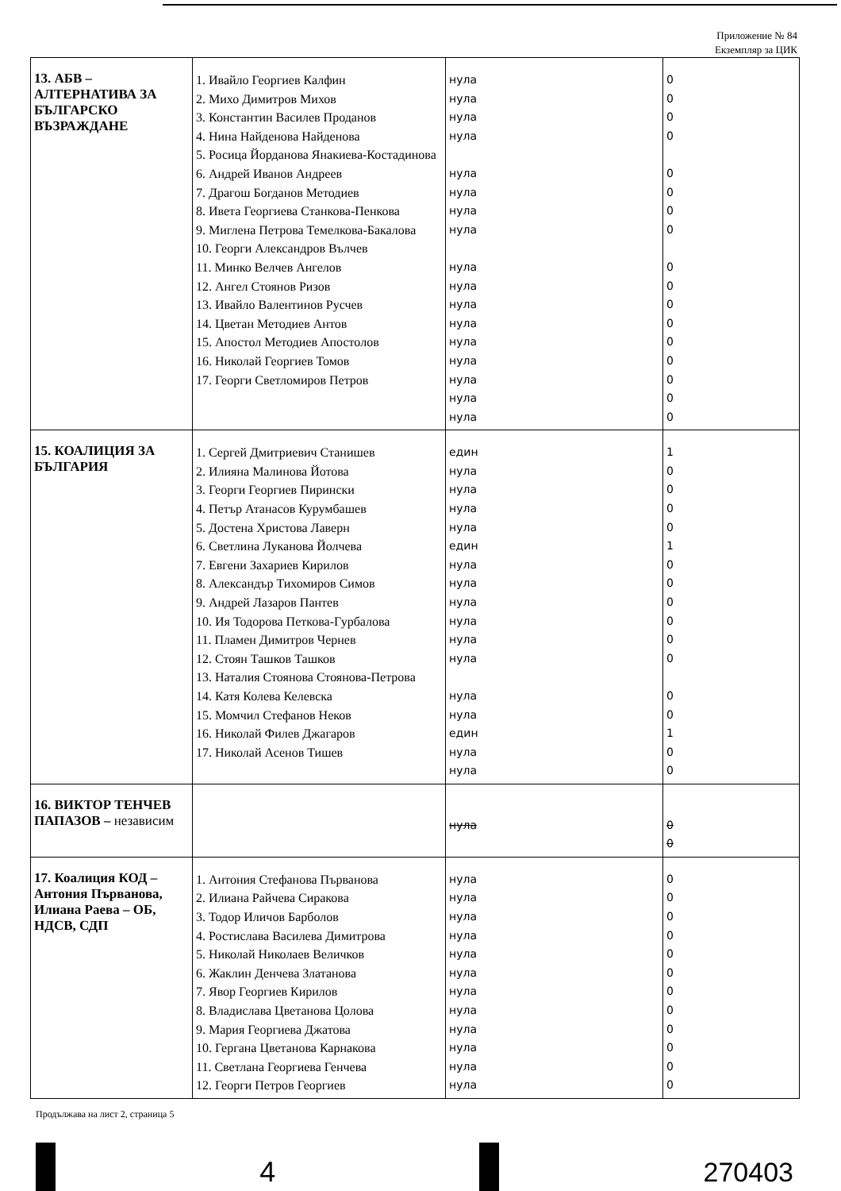Приложение № 84
Екземпляр за ЦИК
| 13. АБВ – АЛТЕРНАТИВА ЗА БЪЛГАРСКО ВЪЗРАЖДАНЕ | 1. Ивайло Георгиев Калфин 2. Михо Димитров Михов 3. Константин Василев Проданов 4. Нина Найденова Найденова 5. Росица Йорданова Янакиева-Костадинова 6. Андрей Иванов Андреев 7. Драгош Богданов Методиев 8. Ивета Георгиева Станкова-Пенкова 9. Миглена Петрова Темелкова-Бакалова 10. Георги Александров Вълчев 11. Минко Велчев Ангелов 12. Ангел Стоянов Ризов 13. Ивайло Валентинов Русчев 14. Цветан Методиев Антов 15. Апостол Методиев Апостолов 16. Николай Георгиев Томов 17. Георги Светломиров Петров | нула нула нула нула нула нула нула нула нула нула нула нула нула нула нула нула нула | 0 0 0 0 0 0 0 0 0 0 0 0 0 0 0 0 0 |
| 15. КОАЛИЦИЯ ЗА БЪЛГАРИЯ | 1. Сергей Дмитриевич Станишев 2. Илияна Малинова Йотова 3. Георги Георгиев Пирински 4. Петър Атанасов Курумбашев 5. Достена Христова Лаверн 6. Светлина Луканова Йолчева 7. Евгени Захариев Кирилов 8. Александър Тихомиров Симов 9. Андрей Лазаров Пантев 10. Ия Тодорова Петкова-Гурбалова 11. Пламен Димитров Чернев 12. Стоян Ташков Ташков 13. Наталия Стоянова Стоянова-Петрова 14. Катя Колева Келевска 15. Момчил Стефанов Неков 16. Николай Филев Джагаров 17. Николай Асенов Тишев | един нула нула нула нула един нула нула нула нула нула нула нула нула един нула нула | 1 0 0 0 0 1 0 0 0 0 0 0 0 0 1 0 0 |
| 16. ВИКТОР ТЕНЧЕВ ПАПАЗОВ – независим | | нула | 0 0 |
| 17. Коалиция КОД – Антония Първанова, Илиана Раева – ОБ, НДСВ, СДП | 1. Антония Стефанова Първанова 2. Илиана Райчева Сиракова 3. Тодор Иличов Барболов 4. Ростислава Василева Димитрова 5. Николай Николаев Величков 6. Жаклин Денчева Златанова 7. Явор Георгиев Кирилов 8. Владислава Цветанова Цолова 9. Мария Георгиева Джатова 10. Гергана Цветанова Карнакова 11. Светлана Георгиева Генчева 12. Георги Петров Георгиев | нула нула нула нула нула нула нула нула нула нула нула нула | 0 0 0 0 0 0 0 0 0 0 0 0 |
Продължава на лист 2, страница 5
4 270403